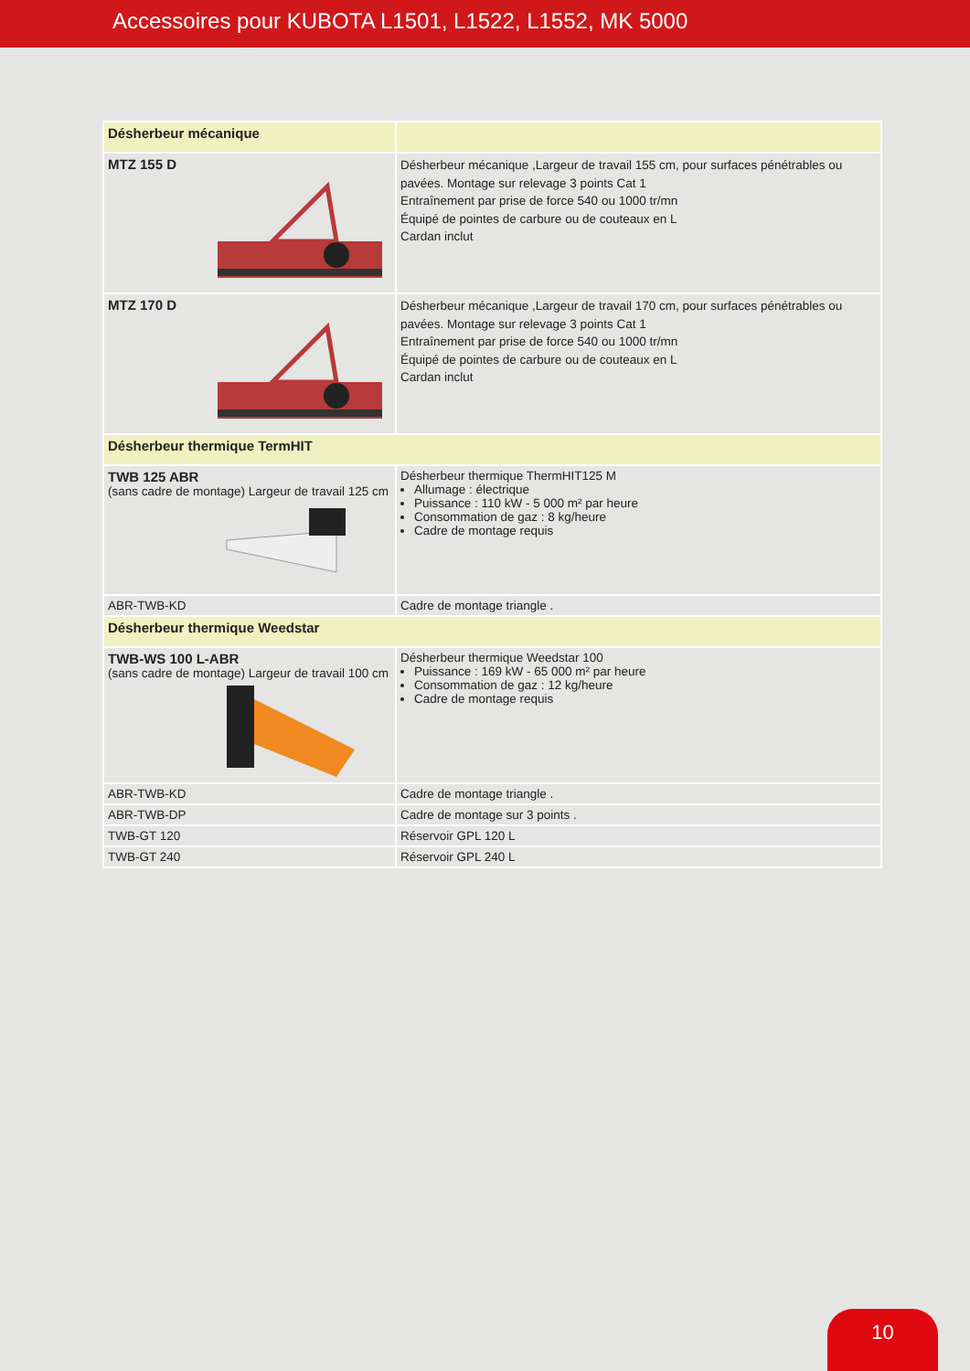Accessoires pour KUBOTA L1501, L1522, L1552, MK 5000
| Désherbeur mécanique | |
| MTZ 155 D | Désherbeur mécanique ,Largeur de travail 155 cm, pour surfaces pénétrables ou pavées. Montage sur relevage 3 points Cat 1 Entraînement par prise de force 540 ou 1000 tr/mn Équipé de pointes de carbure ou de couteaux en L Cardan inclut |
| MTZ 170 D | Désherbeur mécanique ,Largeur de travail 170 cm, pour surfaces pénétrables ou pavées. Montage sur relevage 3 points Cat 1 Entraînement par prise de force 540 ou 1000 tr/mn Équipé de pointes de carbure ou de couteaux en L Cardan inclut |
| Désherbeur thermique TermHIT | |
| TWB 125 ABR (sans cadre de montage) Largeur de travail 125 cm | Désherbeur thermique ThermHIT125 M Allumage : électrique Puissance : 110 kW - 5 000 m² par heure Consommation de gaz : 8 kg/heure Cadre de montage requis |
| ABR-TWB-KD | Cadre de montage triangle . |
| Désherbeur thermique Weedstar | |
| TWB-WS 100 L-ABR (sans cadre de montage) Largeur de travail 100 cm | Désherbeur thermique Weedstar 100 Puissance : 169 kW - 65 000 m² par heure Consommation de gaz : 12 kg/heure Cadre de montage requis |
| ABR-TWB-KD | Cadre de montage triangle . |
| ABR-TWB-DP | Cadre de montage sur 3 points . |
| TWB-GT 120 | Réservoir GPL 120 L |
| TWB-GT 240 | Réservoir GPL 240 L |
10